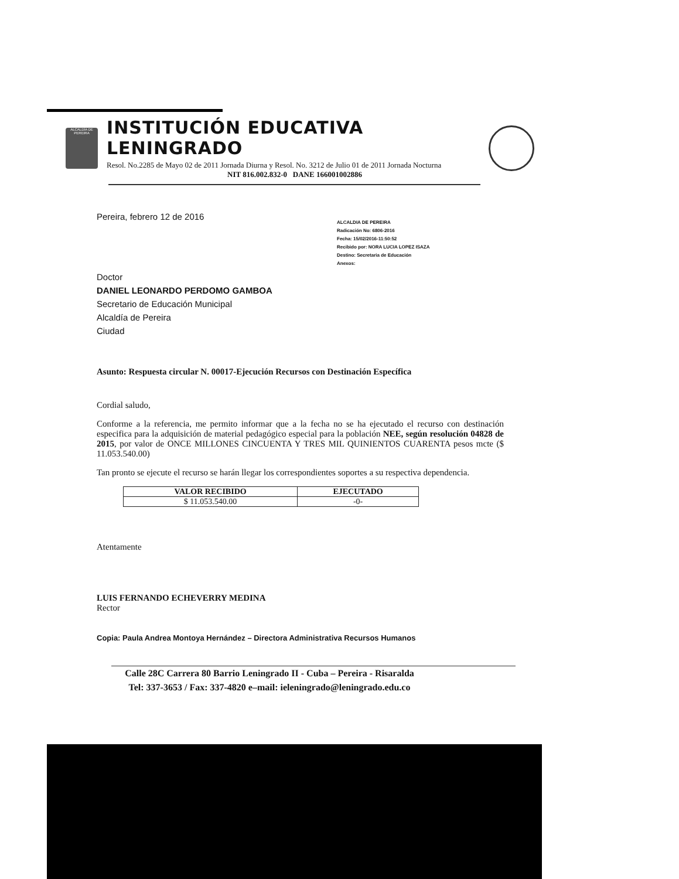ALCALDÍA DE PEREIRA
INSTITUCIÓN EDUCATIVA LENINGRADO
Resol. No.2285 de Mayo 02 de 2011 Jornada Diurna y Resol. No. 3212 de Julio 01 de 2011 Jornada Nocturna
NIT 816.002.832-0 DANE 166001002886
Pereira, febrero 12 de 2016
ALCALDIA DE PEREIRA
Radicación No: 6806-2016
Fecha: 15/02/2016-11:50:52
Recibido por: NORA LUCIA LOPEZ ISAZA
Destino: Secretaria de Educación
Anexos:
Doctor
DANIEL LEONARDO PERDOMO GAMBOA
Secretario de Educación Municipal
Alcaldía de Pereira
Ciudad
Asunto: Respuesta circular N. 00017-Ejecución Recursos con Destinación Específica
Cordial saludo,
Conforme a la referencia, me permito informar que a la fecha no se ha ejecutado el recurso con destinación especifica para la adquisición de material pedagógico especial para la población NEE, según resolución 04828 de 2015, por valor de ONCE MILLONES CINCUENTA Y TRES MIL QUINIENTOS CUARENTA pesos mcte ($ 11.053.540.00)
Tan pronto se ejecute el recurso se harán llegar los correspondientes soportes a su respectiva dependencia.
| VALOR RECIBIDO | EJECUTADO |
| --- | --- |
| $ 11.053.540.00 | -0- |
Atentamente
LUIS FERNANDO ECHEVERRY MEDINA
Rector
Copia: Paula Andrea Montoya Hernández – Directora Administrativa Recursos Humanos
Calle 28C Carrera 80 Barrio Leningrado II - Cuba – Pereira - Risaralda
Tel: 337-3653 / Fax: 337-4820 e–mail: ieleningrado@leningrado.edu.co